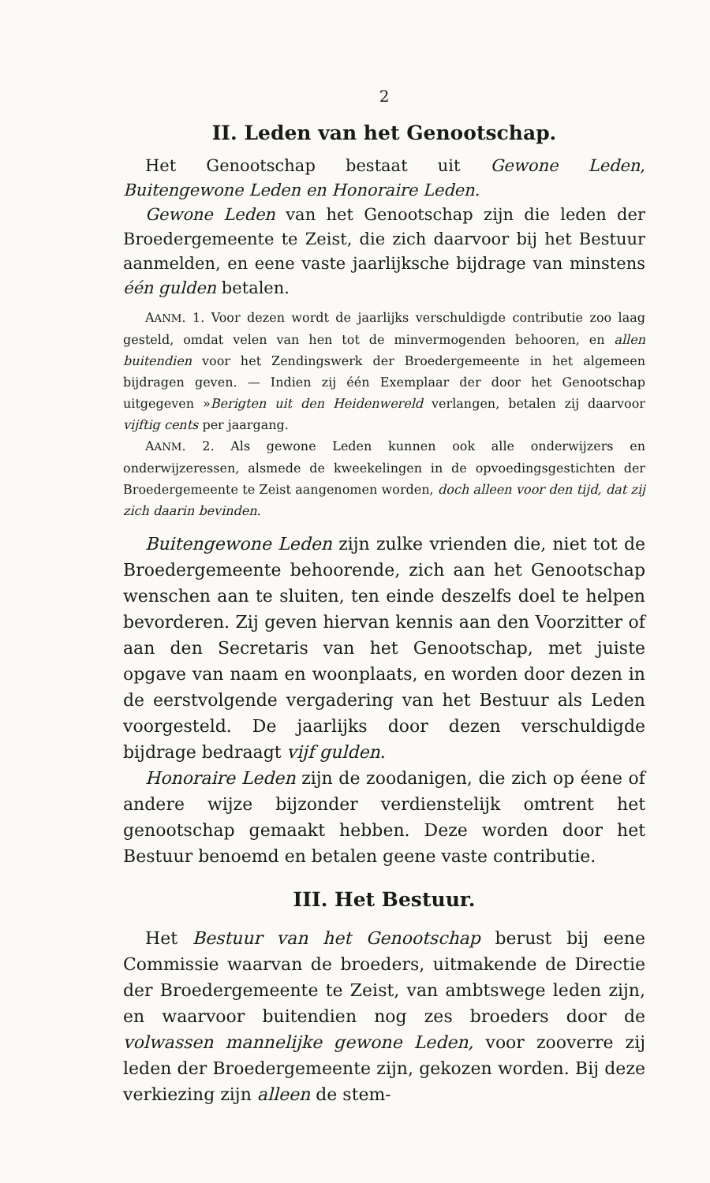2
II. Leden van het Genootschap.
Het Genootschap bestaat uit Gewone Leden, Buitengewone Leden en Honoraire Leden.
Gewone Leden van het Genootschap zijn die leden der Broedergemeente te Zeist, die zich daarvoor bij het Bestuur aanmelden, en eene vaste jaarlijksche bijdrage van minstens één gulden betalen.
AANM. 1. Voor dezen wordt de jaarlijks verschuldigde contributie zoo laag gesteld, omdat velen van hen tot de minvermogenden behooren, en allen buitendien voor het Zendingswerk der Broedergemeente in het algemeen bijdragen geven. — Indien zij één Exemplaar der door het Genootschap uitgegeven »Berigten uit den Heidenwereld verlangen, betalen zij daarvoor vijftig cents per jaargang.
AANM. 2. Als gewone Leden kunnen ook alle onderwijzers en onderwijzeressen, alsmede de kweekelingen in de opvoedingsgestichten der Broedergemeente te Zeist aangenomen worden, doch alleen voor den tijd, dat zij zich daarin bevinden.
Buitengewone Leden zijn zulke vrienden die, niet tot de Broedergemeente behoorende, zich aan het Genootschap wenschen aan te sluiten, ten einde deszelfs doel te helpen bevorderen. Zij geven hiervan kennis aan den Voorzitter of aan den Secretaris van het Genootschap, met juiste opgave van naam en woonplaats, en worden door dezen in de eerstvolgende vergadering van het Bestuur als Leden voorgesteld. De jaarlijks door dezen verschuldigde bijdrage bedraagt vijf gulden.
Honoraire Leden zijn de zoodanigen, die zich op éene of andere wijze bijzonder verdienstelijk omtrent het genootschap gemaakt hebben. Deze worden door het Bestuur benoemd en betalen geene vaste contributie.
III. Het Bestuur.
Het Bestuur van het Genootschap berust bij eene Commissie waarvan de broeders, uitmakende de Directie der Broedergemeente te Zeist, van ambtswege leden zijn, en waarvoor buitendien nog zes broeders door de volwassen mannelijke gewone Leden, voor zooverre zij leden der Broedergemeente zijn, gekozen worden. Bij deze verkiezing zijn alleen de stem-